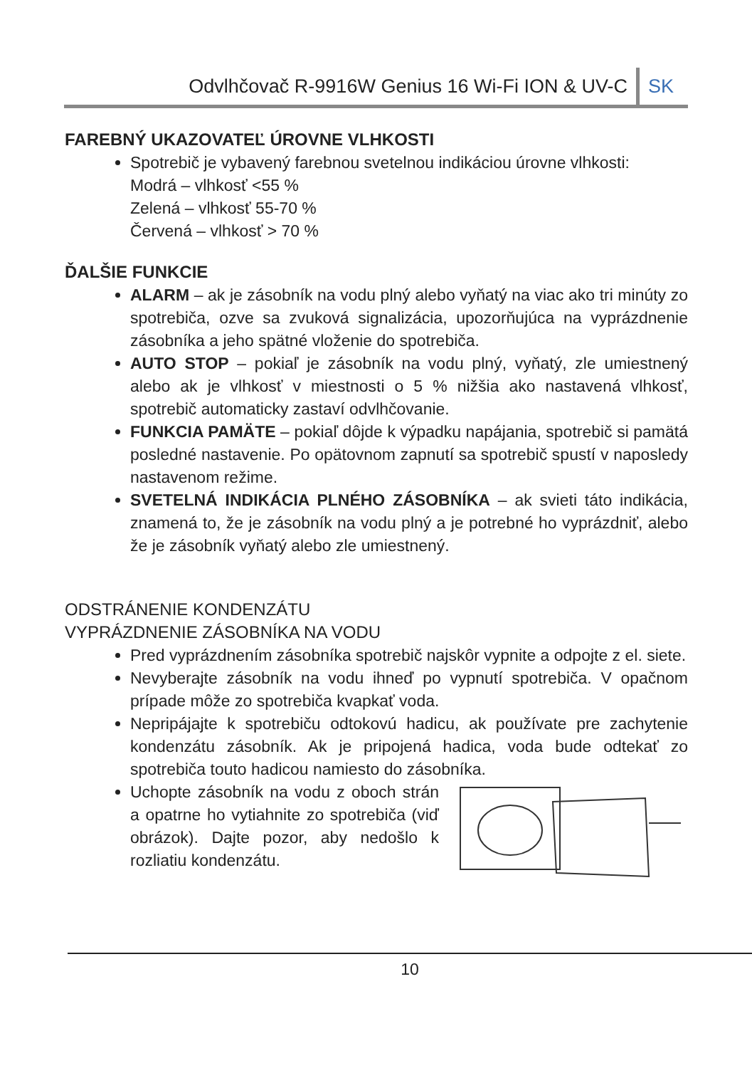Odvlhčovač R-9916W Genius 16 Wi-Fi ION & UV-C SK
FAREBNÝ UKAZOVATEĽ ÚROVNE VLHKOSTI
Spotrebič je vybavený farebnou svetelnou indikáciou úrovne vlhkosti:
Modrá – vlhkosť <55 %
Zelená – vlhkosť 55-70 %
Červená – vlhkosť > 70 %
ĎALŠIE FUNKCIE
ALARM – ak je zásobník na vodu plný alebo vyňatý na viac ako tri minúty zo spotrebiča, ozve sa zvuková signalizácia, upozorňujúca na vyprázdnenie zásobníka a jeho spätné vloženie do spotrebiča.
AUTO STOP – pokiaľ je zásobník na vodu plný, vyňatý, zle umiestnený alebo ak je vlhkosť v miestnosti o 5 % nižšia ako nastavená vlhkosť, spotrebič automaticky zastaví odvlhčovanie.
FUNKCIA PAMÄTE – pokiaľ dôjde k výpadku napájania, spotrebič si pamätá posledné nastavenie. Po opätovnom zapnutí sa spotrebič spustí v naposledy nastavenom režime.
SVETELNÁ INDIKÁCIA PLNÉHO ZÁSOBNÍKA – ak svieti táto indikácia, znamená to, že je zásobník na vodu plný a je potrebné ho vyprázdniť, alebo že je zásobník vyňatý alebo zle umiestnený.
ODSTRÁNENIE KONDENZÁTU
VYPRÁZDNENIE ZÁSOBNÍKA NA VODU
Pred vyprázdnením zásobníka spotrebič najskôr vypnite a odpojte z el. siete.
Nevyberajte zásobník na vodu ihneď po vypnutí spotrebiča. V opačnom prípade môže zo spotrebiča kvapkať voda.
Nepripájajte k spotrebiču odtokovú hadicu, ak používate pre zachytenie kondenzátu zásobník. Ak je pripojená hadica, voda bude odtekať zo spotrebiča touto hadicou namiesto do zásobníka.
Uchopte zásobník na vodu z oboch strán a opatrne ho vytiahnite zo spotrebiča (viď obrázok). Dajte pozor, aby nedošlo k rozliatiu kondenzátu.
10